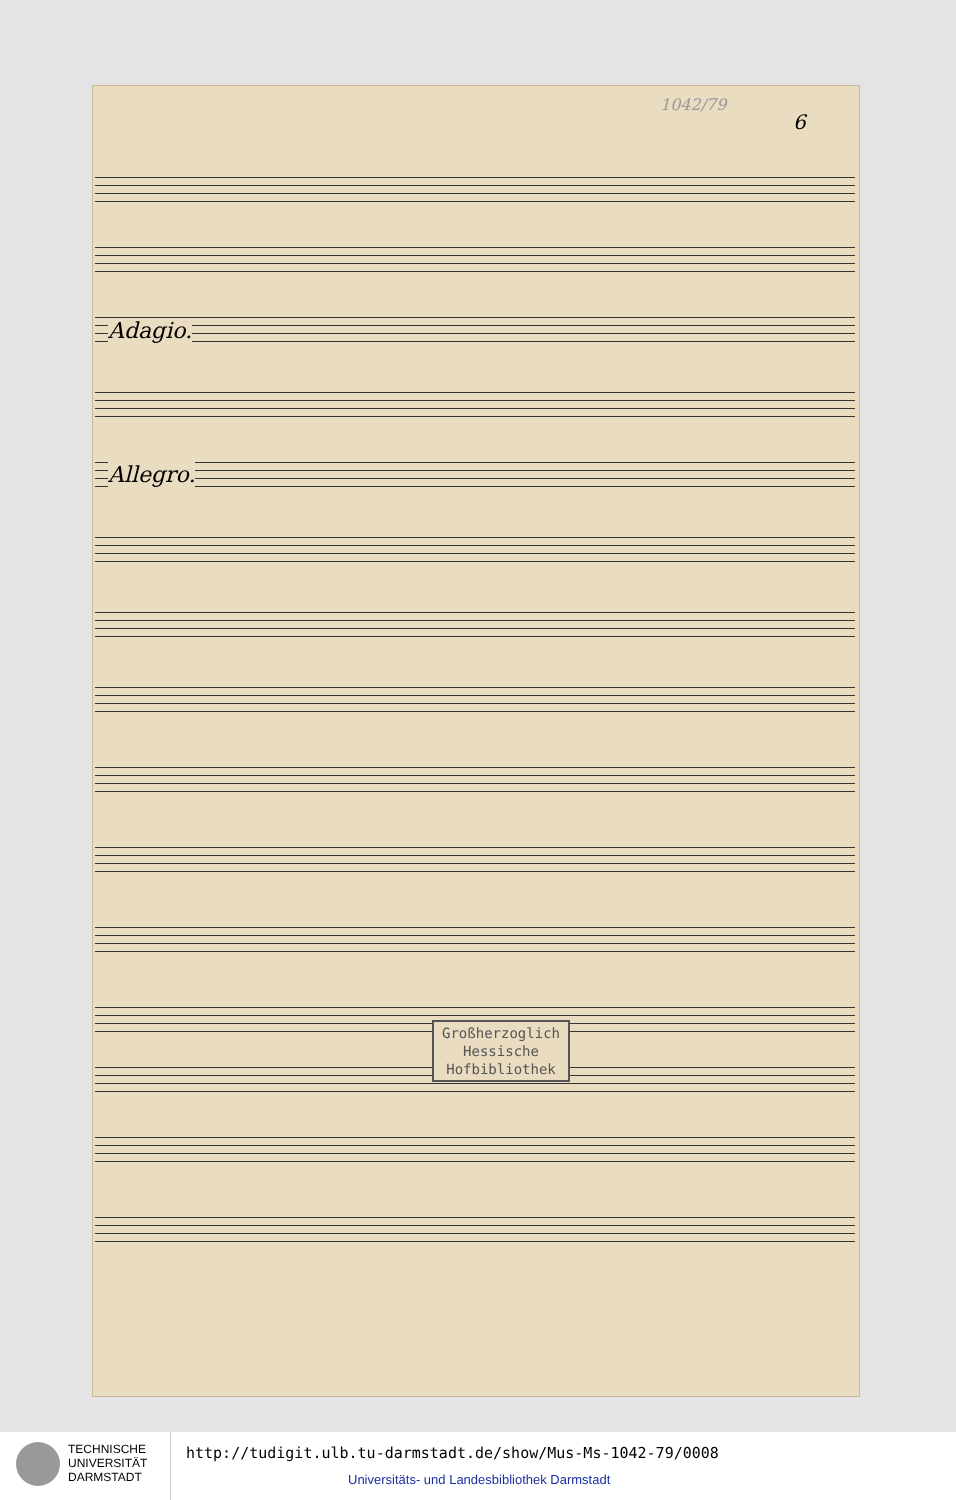1042/79
6
Adagio.
Allegro.
Großherzoglich
Hessische
Hofbibliothek
TECHNISCHE
UNIVERSITÄT
DARMSTADT
http://tudigit.ulb.tu-darmstadt.de/show/Mus-Ms-1042-79/0008
Universitäts- und Landesbibliothek Darmstadt